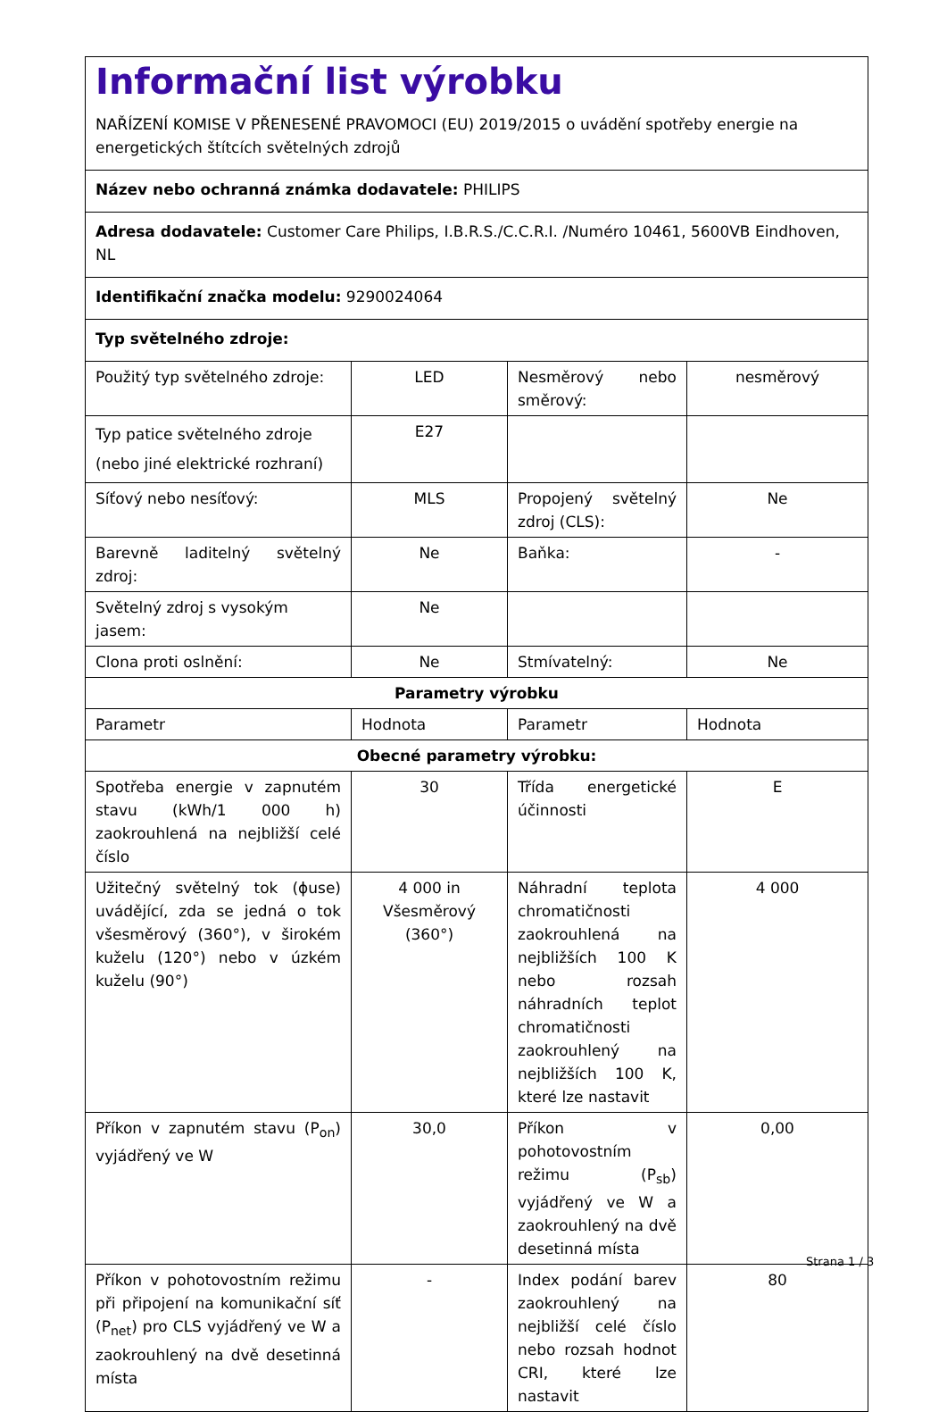| Informační list výrobku NAŘÍZENÍ KOMISE V PŘENESENÉ PRAVOMOCI (EU) 2019/2015 o uvádění spotřeby energie na energetických štítcích světelných zdrojů | | | |
| Název nebo ochranná známka dodavatele: PHILIPS | | | |
| Adresa dodavatele: Customer Care Philips, I.B.R.S./C.C.R.I. /Numéro 10461, 5600VB Eindhoven, NL | | | |
| Identifikační značka modelu: 9290024064 | | | |
| Typ světelného zdroje: | | | |
| Použitý typ světelného zdroje: | LED | Nesměrový nebo směrový: | nesměrový |
| Typ patice světelného zdroje (nebo jiné elektrické rozhraní) | E27 | | |
| Síťový nebo nesíťový: | MLS | Propojený světelný zdroj (CLS): | Ne |
| Barevně laditelný světelný zdroj: | Ne | Baňka: | - |
| Světelný zdroj s vysokým jasem: | Ne | | |
| Clona proti oslnění: | Ne | Stmívatelný: | Ne |
| Parametry výrobku | | | |
| Parametr | Hodnota | Parametr | Hodnota |
| Obecné parametry výrobku: | | | |
| Spotřeba energie v zapnutém stavu (kWh/1 000 h) zaokrouhlená na nejbližší celé číslo | 30 | Třída energetické účinnosti | E |
| Užitečný světelný tok (ɸuse) uvádějící, zda se jedná o tok všesměrový (360°), v širokém kuželu (120°) nebo v úzkém kuželu (90°) | 4 000 in Všesměrový (360°) | Náhradní teplota chromatičnosti zaokrouhlená na nejbližších 100 K nebo rozsah náhradních teplot chromatičnosti zaokrouhlený na nejbližších 100 K, které lze nastavit | 4 000 |
| Příkon v zapnutém stavu (P<sub>on</sub>) vyjádřený ve W | 30,0 | Příkon v pohotovostním režimu (P<sub>sb</sub>) vyjádřený ve W a zaokrouhlený na dvě desetinná místa | 0,00 |
| Příkon v pohotovostním režimu při připojení na komunikační síť (P<sub>net</sub>) pro CLS vyjádřený ve W a zaokrouhlený na dvě desetinná místa | - | Index podání barev zaokrouhlený na nejbližší celé číslo nebo rozsah hodnot CRI, které lze nastavit | 80 |
Strana 1 / 3